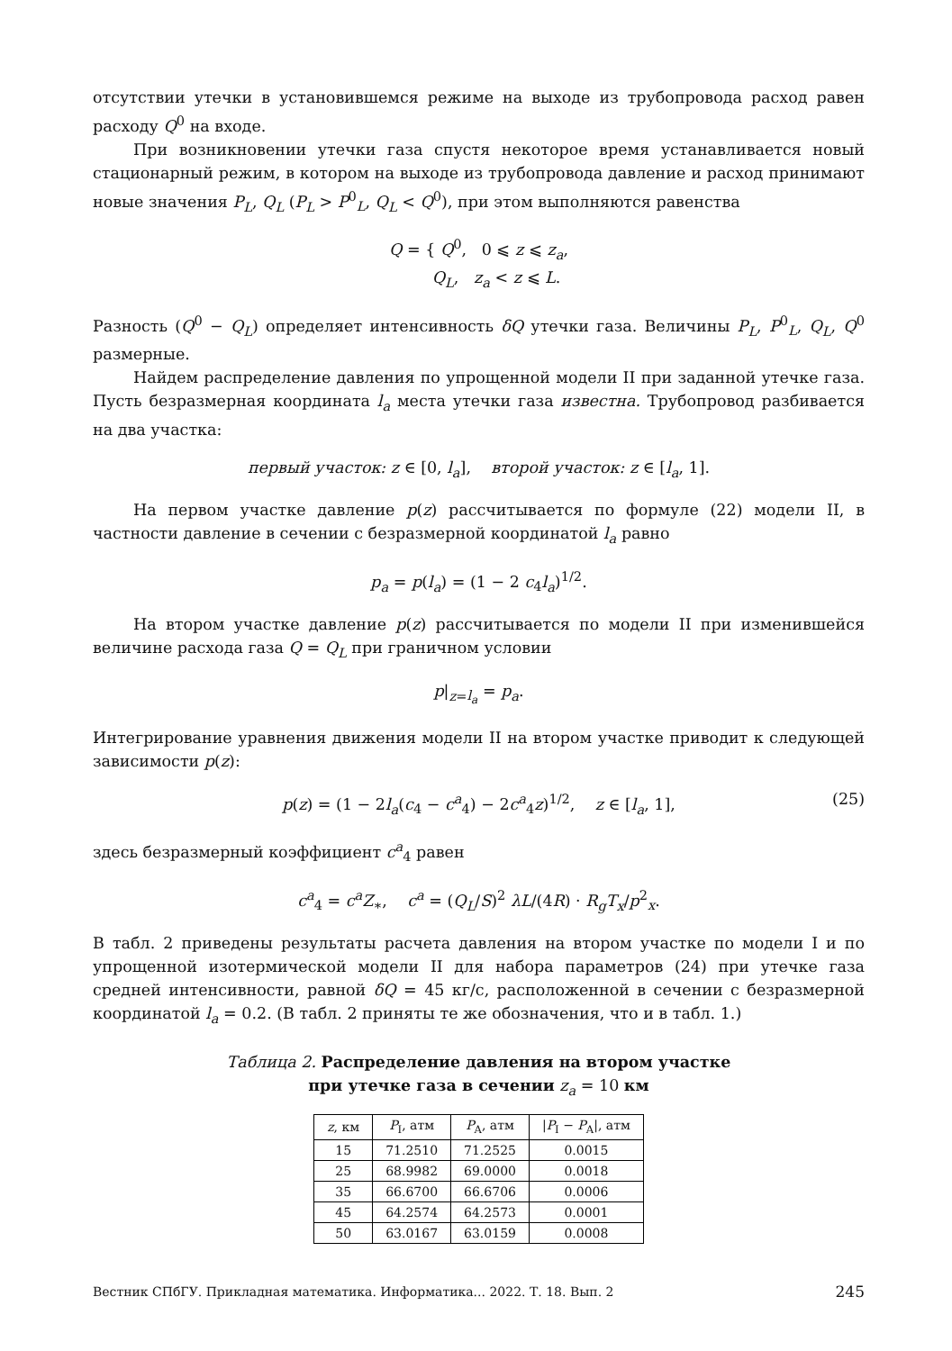отсутствии утечки в установившемся режиме на выходе из трубопровода расход равен расходу Q<sup>0</sup> на входе.
При возникновении утечки газа спустя некоторое время устанавливается новый стационарный режим, в котором на выходе из трубопровода давление и расход принимают новые значения P<sub>L</sub>, Q<sub>L</sub> (P<sub>L</sub> > P<sup>0</sup><sub>L</sub>, Q<sub>L</sub> < Q<sup>0</sup>), при этом выполняются равенства
Q = { Q<sup>0</sup>, 0 ⩽ z ⩽ z<sub>a</sub>,
Q<sub>L</sub>, z<sub>a</sub> < z ⩽ L.
Разность (Q<sup>0</sup> − Q<sub>L</sub>) определяет интенсивность δQ утечки газа. Величины P<sub>L</sub>, P<sup>0</sup><sub>L</sub>, Q<sub>L</sub>, Q<sup>0</sup> размерные.
Найдем распределение давления по упрощенной модели II при заданной утечке газа. Пусть безразмерная координата l<sub>a</sub> места утечки газа известна. Трубопровод разбивается на два участка:
первый участок: z ∈ [0, l<sub>a</sub>], второй участок: z ∈ [l<sub>a</sub>, 1].
На первом участке давление p(z) рассчитывается по формуле (22) модели II, в частности давление в сечении с безразмерной координатой l<sub>a</sub> равно
p<sub>a</sub> = p(l<sub>a</sub>) = (1 − 2 c<sub>4</sub>l<sub>a</sub>)<sup>1/2</sup>.
На втором участке давление p(z) рассчитывается по модели II при изменившейся величине расхода газа Q = Q<sub>L</sub> при граничном условии
p|<sub>z=l<sub>a</sub></sub> = p<sub>a</sub>.
Интегрирование уравнения движения модели II на втором участке приводит к следующей зависимости p(z):
p(z) = (1 − 2l<sub>a</sub>(c<sub>4</sub> − c<sup>a</sup><sub>4</sub>) − 2c<sup>a</sup><sub>4</sub>z)<sup>1/2</sup>, z ∈ [l<sub>a</sub>, 1], (25)
здесь безразмерный коэффициент c<sup>a</sup><sub>4</sub> равен
c<sup>a</sup><sub>4</sub> = c<sup>a</sup>Z<sub>∗</sub>, c<sup>a</sup> = (Q<sub>L</sub>/S)<sup>2</sup> λL/(4R) · R<sub>g</sub>T<sub>x</sub>/p<sup>2</sup><sub>x</sub>.
В табл. 2 приведены результаты расчета давления на втором участке по модели I и по упрощенной изотермической модели II для набора параметров (24) при утечке газа средней интенсивности, равной δQ = 45 кг/с, расположенной в сечении с безразмерной координатой l<sub>a</sub> = 0.2. (В табл. 2 приняты те же обозначения, что и в табл. 1.)
Таблица 2. Распределение давления на втором участке
при утечке газа в сечении z<sub>a</sub> = 10 км
| z , км | P<sub>I</sub>, атм | P<sub>A</sub>, атм | / P<sub>I</sub> − P<sub>A</sub>/, атм |
| --- | --- | --- | --- |
| 15 | 71.2510 | 71.2525 | 0.0015 |
| 25 | 68.9982 | 69.0000 | 0.0018 |
| 35 | 66.6700 | 66.6706 | 0.0006 |
| 45 | 64.2574 | 64.2573 | 0.0001 |
| 50 | 63.0167 | 63.0159 | 0.0008 |
Вестник СПбГУ. Прикладная математика. Информатика... 2022. Т. 18. Вып. 2 245